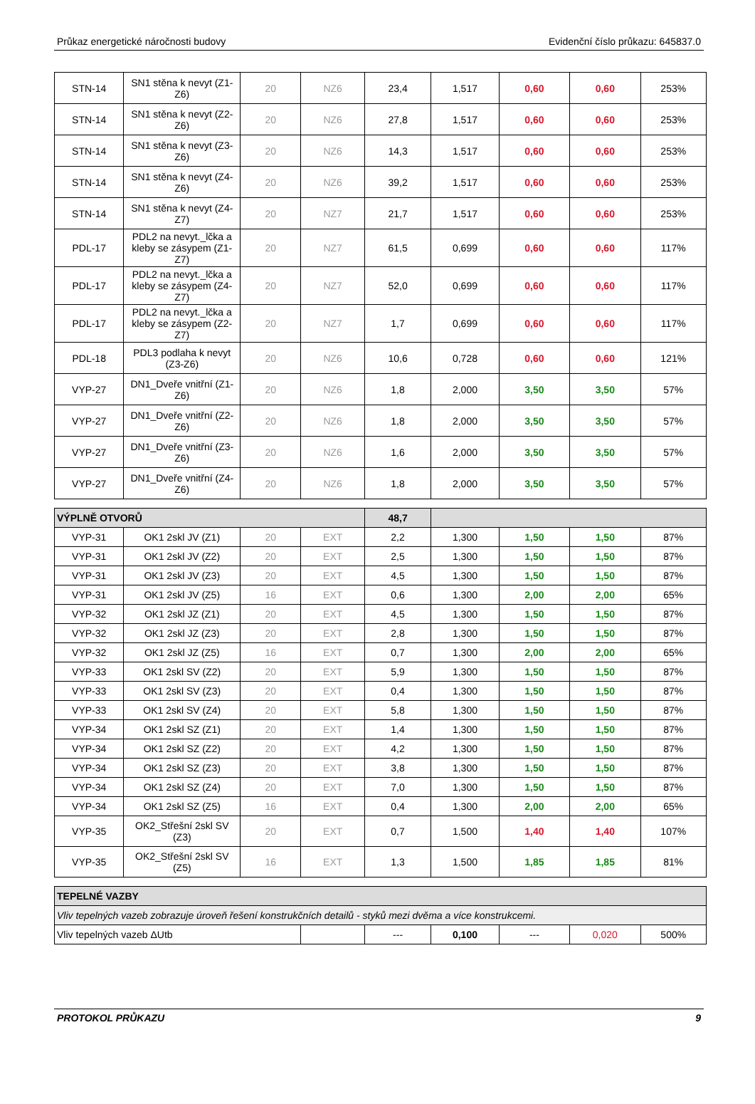Průkaz energetické náročnosti budovy Evidenční číslo průkazu: 645837.0
| STN-14 | SN1 stěna k nevyt (Z1-Z6) | 20 | NZ6 | 23,4 | 1,517 | 0,60 | 0,60 | 253% |
| STN-14 | SN1 stěna k nevyt (Z2-Z6) | 20 | NZ6 | 27,8 | 1,517 | 0,60 | 0,60 | 253% |
| STN-14 | SN1 stěna k nevyt (Z3-Z6) | 20 | NZ6 | 14,3 | 1,517 | 0,60 | 0,60 | 253% |
| STN-14 | SN1 stěna k nevyt (Z4-Z6) | 20 | NZ6 | 39,2 | 1,517 | 0,60 | 0,60 | 253% |
| STN-14 | SN1 stěna k nevyt (Z4-Z7) | 20 | NZ7 | 21,7 | 1,517 | 0,60 | 0,60 | 253% |
| PDL-17 | PDL2 na nevyt._lčka a kleby se zásypem (Z1-Z7) | 20 | NZ7 | 61,5 | 0,699 | 0,60 | 0,60 | 117% |
| PDL-17 | PDL2 na nevyt._lčka a kleby se zásypem (Z4-Z7) | 20 | NZ7 | 52,0 | 0,699 | 0,60 | 0,60 | 117% |
| PDL-17 | PDL2 na nevyt._lčka a kleby se zásypem (Z2-Z7) | 20 | NZ7 | 1,7 | 0,699 | 0,60 | 0,60 | 117% |
| PDL-18 | PDL3 podlaha k nevyt (Z3-Z6) | 20 | NZ6 | 10,6 | 0,728 | 0,60 | 0,60 | 121% |
| VYP-27 | DN1_Dveře vnitřní (Z1-Z6) | 20 | NZ6 | 1,8 | 2,000 | 3,50 | 3,50 | 57% |
| VYP-27 | DN1_Dveře vnitřní (Z2-Z6) | 20 | NZ6 | 1,8 | 2,000 | 3,50 | 3,50 | 57% |
| VYP-27 | DN1_Dveře vnitřní (Z3-Z6) | 20 | NZ6 | 1,6 | 2,000 | 3,50 | 3,50 | 57% |
| VYP-27 | DN1_Dveře vnitřní (Z4-Z6) | 20 | NZ6 | 1,8 | 2,000 | 3,50 | 3,50 | 57% |
| VÝPLNĚ OTVORŮ | | | | 48,7 | | | | |
| VYP-31 | OK1 2skl JV (Z1) | 20 | EXT | 2,2 | 1,300 | 1,50 | 1,50 | 87% |
| VYP-31 | OK1 2skl JV (Z2) | 20 | EXT | 2,5 | 1,300 | 1,50 | 1,50 | 87% |
| VYP-31 | OK1 2skl JV (Z3) | 20 | EXT | 4,5 | 1,300 | 1,50 | 1,50 | 87% |
| VYP-31 | OK1 2skl JV (Z5) | 16 | EXT | 0,6 | 1,300 | 2,00 | 2,00 | 65% |
| VYP-32 | OK1 2skl JZ (Z1) | 20 | EXT | 4,5 | 1,300 | 1,50 | 1,50 | 87% |
| VYP-32 | OK1 2skl JZ (Z3) | 20 | EXT | 2,8 | 1,300 | 1,50 | 1,50 | 87% |
| VYP-32 | OK1 2skl JZ (Z5) | 16 | EXT | 0,7 | 1,300 | 2,00 | 2,00 | 65% |
| VYP-33 | OK1 2skl SV (Z2) | 20 | EXT | 5,9 | 1,300 | 1,50 | 1,50 | 87% |
| VYP-33 | OK1 2skl SV (Z3) | 20 | EXT | 0,4 | 1,300 | 1,50 | 1,50 | 87% |
| VYP-33 | OK1 2skl SV (Z4) | 20 | EXT | 5,8 | 1,300 | 1,50 | 1,50 | 87% |
| VYP-34 | OK1 2skl SZ (Z1) | 20 | EXT | 1,4 | 1,300 | 1,50 | 1,50 | 87% |
| VYP-34 | OK1 2skl SZ (Z2) | 20 | EXT | 4,2 | 1,300 | 1,50 | 1,50 | 87% |
| VYP-34 | OK1 2skl SZ (Z3) | 20 | EXT | 3,8 | 1,300 | 1,50 | 1,50 | 87% |
| VYP-34 | OK1 2skl SZ (Z4) | 20 | EXT | 7,0 | 1,300 | 1,50 | 1,50 | 87% |
| VYP-34 | OK1 2skl SZ (Z5) | 16 | EXT | 0,4 | 1,300 | 2,00 | 2,00 | 65% |
| VYP-35 | OK2_Střešní 2skl SV (Z3) | 20 | EXT | 0,7 | 1,500 | 1,40 | 1,40 | 107% |
| VYP-35 | OK2_Střešní 2skl SV (Z5) | 16 | EXT | 1,3 | 1,500 | 1,85 | 1,85 | 81% |
| TEPELNÉ VAZBY | | | | | | |
| Vliv tepelných vazeb zobrazuje úroveň řešení konstrukčních detailů - styků mezi dvěma a více konstrukcemi. | | | | | | |
| Vliv tepelných vazeb ΔUtb | | --- | 0,100 | --- | 0,020 | 500% |
PROTOKOL PRŮKAZU 9